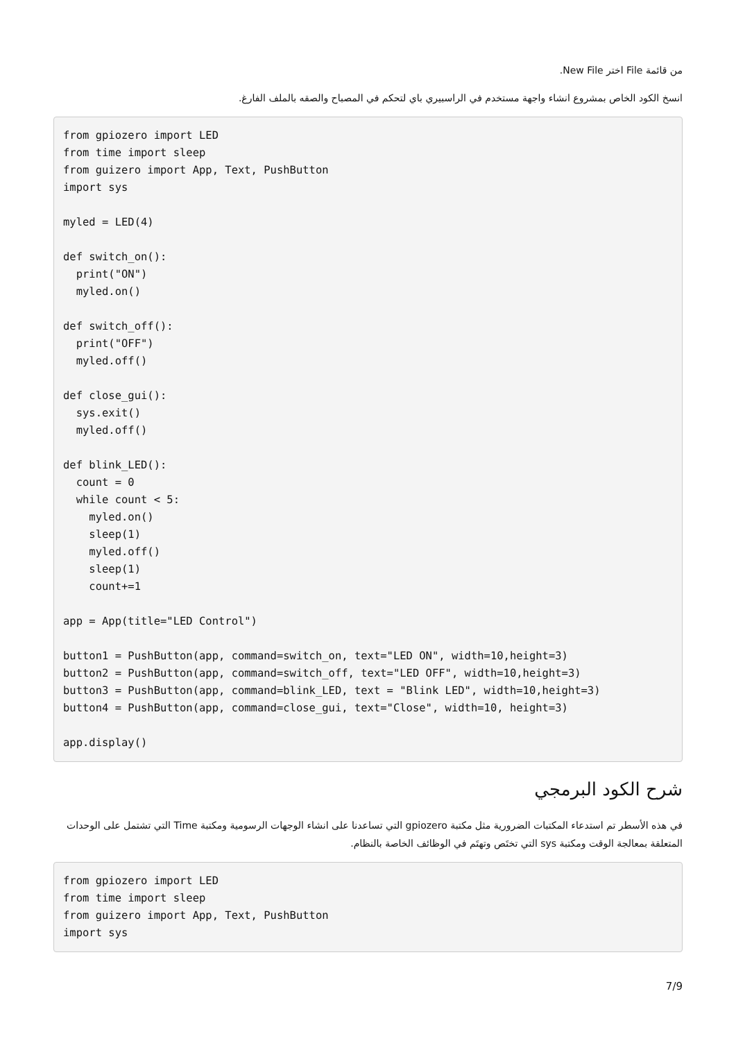من قائمة File اختر New File.
انسخ الكود الخاص بمشروع انشاء واجهة مستخدم في الراسبيري باي لتحكم في المصباح والصقه بالملف الفارغ.
from gpiozero import LED
from time import sleep
from guizero import App, Text, PushButton
import sys

myled = LED(4)

def switch_on():
  print("ON")
  myled.on()

def switch_off():
  print("OFF")
  myled.off()

def close_gui():
  sys.exit()
  myled.off()

def blink_LED():
  count = 0
  while count < 5:
    myled.on()
    sleep(1)
    myled.off()
    sleep(1)
    count+=1

app = App(title="LED Control")

button1 = PushButton(app, command=switch_on, text="LED ON", width=10,height=3)
button2 = PushButton(app, command=switch_off, text="LED OFF", width=10,height=3)
button3 = PushButton(app, command=blink_LED, text = "Blink LED", width=10,height=3)
button4 = PushButton(app, command=close_gui, text="Close", width=10, height=3)

app.display()
شرح الكود البرمجي
في هذه الأسطر تم استدعاء المكتبات الضرورية مثل مكتبة gpiozero التي تساعدنا على انشاء الوجهات الرسومية ومكتبة Time التي تشتمل على الوحدات المتعلقة بمعالجة الوقت ومكتبة sys التي تختَص وتهتَم في الوظائف الخاصة بالنظام.
from gpiozero import LED
from time import sleep
from guizero import App, Text, PushButton
import sys
7/9